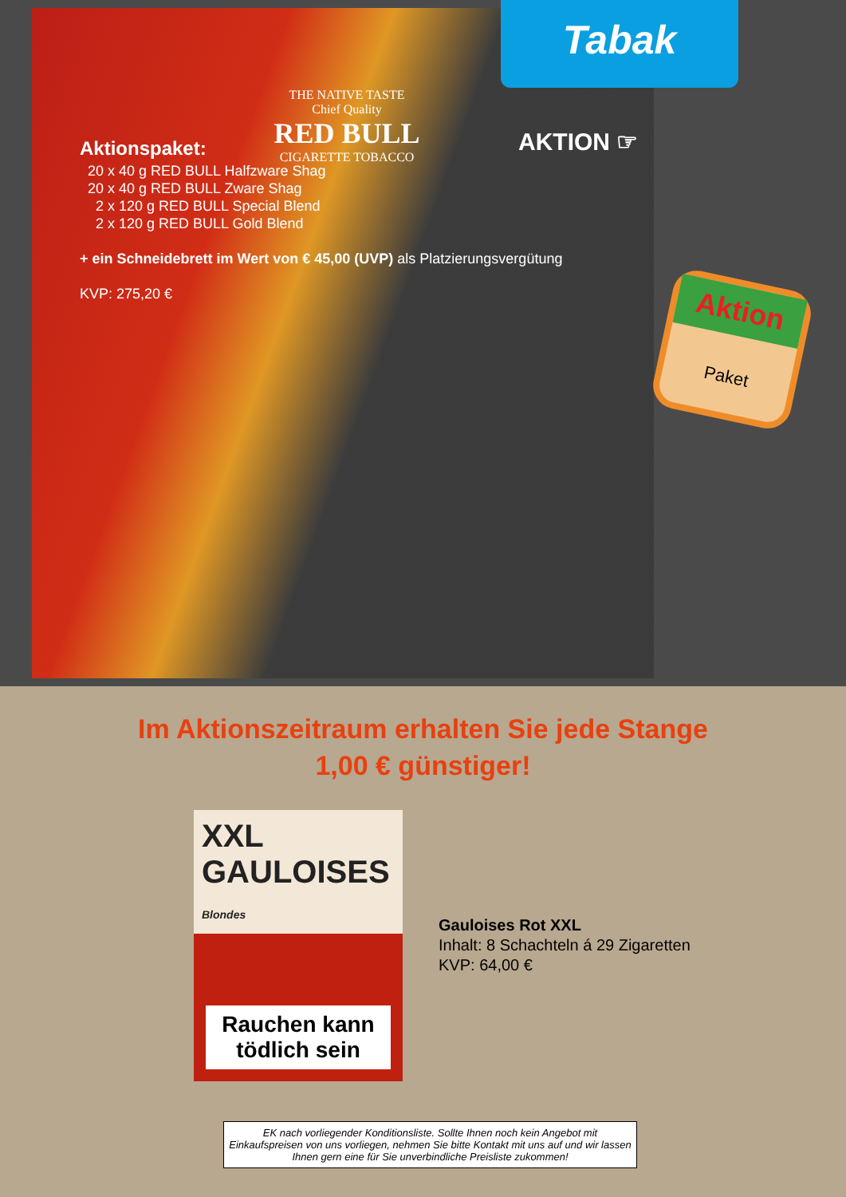Tabak
THE NATIVE TASTE
Chief Quality
RED BULL
CIGARETTE TOBACCO
AKTION ☞
Aktionspaket:
20 x 40 g RED BULL Halfzware Shag
20 x 40 g RED BULL Zware Shag
2 x 120 g RED BULL Special Blend
2 x 120 g RED BULL Gold Blend
+ ein Schneidebrett im Wert von € 45,00 (UVP) als Platzierungsvergütung
KVP: 275,20 €
Aktion
Paket
Im Aktionszeitraum erhalten Sie jede Stange
1,00 € günstiger!
XXL GAULOISES Blondes
Rauchen kann tödlich sein
Gauloises Rot XXL
Inhalt: 8 Schachteln á 29 Zigaretten
KVP: 64,00 €
EK nach vorliegender Konditionsliste. Sollte Ihnen noch kein Angebot mit Einkaufspreisen von uns vorliegen, nehmen Sie bitte Kontakt mit uns auf und wir lassen Ihnen gern eine für Sie unverbindliche Preisliste zukommen!